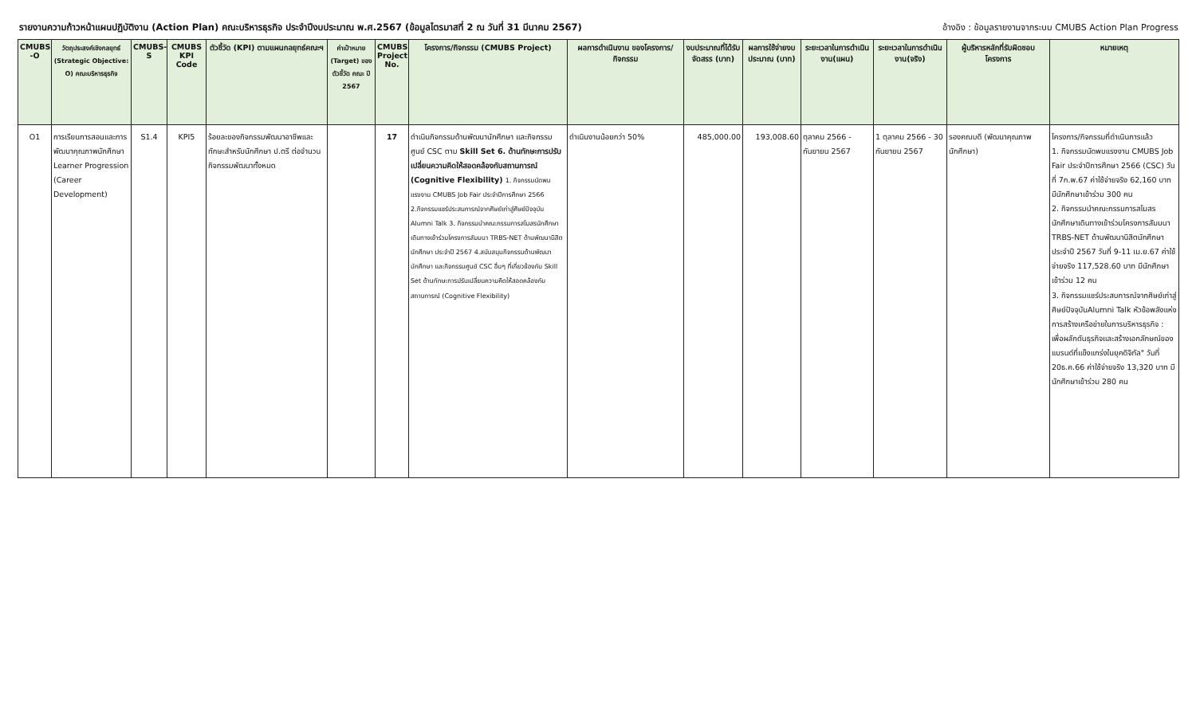รายงานความก้าวหน้าแผนปฏิบัติงาน (Action Plan) คณะบริหารธุรกิจ ประจำปีงบประมาณ พ.ศ.2567 (ข้อมูลไตรมาสที่ 2 ณ วันที่ 31 มีนาคม 2567) อ้างอิง : ข้อมูลรายงานจากระบบ CMUBS Action Plan Progress
| CMUBS -O | วัตถุประสงค์เชิงกลยุทธ์ (Strategic Objective: O) คณะบริหารธุรกิจ | CMUBS-S | CMUBS KPI Code | ตัวชี้วัด (KPI) ตามแผนกลยุทธ์คณะฯ | ค่าเป้าหมาย (Target) ของตัวชี้วัด คณะ ปี 2567 | CMUBS Project No. | โครงการ/กิจกรรม (CMUBS Project) | ผลการดำเนินงาน ของโครงการ/กิจกรรม | งบประมาณที่ได้รับจัดสรร (บาท) | ผลการใช้จ่ายงบประมาณ (บาท) | ระยะเวลาในการดำเนินงาน(แผน) | ระยะเวลาในการดำเนินงาน(จริง) | ผู้บริหารหลักที่รับผิดชอบโครงการ | หมายเหตุ |
| --- | --- | --- | --- | --- | --- | --- | --- | --- | --- | --- | --- | --- | --- | --- |
| O1 | การเรียนการสอนและการพัฒนาคุณภาพนักศึกษา Learner Progression (Career Development) | S1.4 | KPI5 | ร้อยละของกิจกรรมพัฒนาอาชีพและทักษะสำหรับนักศึกษา ป.ตรี ต่อจำนวนกิจกรรมพัฒนาทั้งหมด | | 17 | ดำเนินกิจกรรมด้านพัฒนานักศึกษา และกิจกรรมศูนย์ CSC ตาม Skill Set 6. ด้านทักษะการปรับเปลี่ยนความคิดให้สอดคล้องกับสถานการณ์ (Cognitive Flexibility) 1. กิจกรรมนัดพบแรงงาน CMUBS Job Fair ประจำปีการศึกษา 2566 2.กิจกรรมแชร์ประสบการณ์จากศิษย์เก่าสู่ศิษย์ปัจจุบัน Alumni Talk 3. กิจกรรมนำคณะกรรมการสโมสรนักศึกษาเดินทางเข้าร่วมโครงการสัมมนา TRBS-NET ด้านพัฒนานิสิต นักศึกษา ประจำปี 2567 4.สนับสนุนกิจกรรมด้านพัฒนานักศึกษา และกิจกรรมศูนย์ CSC อื่นๆ ที่เกี่ยวข้องกับ Skill Set ด้านทักษะการปรับเปลี่ยนความคิดให้สอดคล้องกับสถานการณ์ (Cognitive Flexibility) | ดำเนินงานน้อยกว่า 50% | 485,000.00 | 193,008.60 | ตุลาคม 2566 - กันยายน 2567 | 1 ตุลาคม 2566 - 30 กันยายน 2567 | รองคณบดี (พัฒนาคุณภาพนักศึกษา) | โครงการ/กิจกรรมที่ดำเนินการแล้ว 1. กิจกรรมนัดพบแรงงาน CMUBS Job Fair ประจำปีการศึกษา 2566 (CSC) วันที่ 7ก.พ.67 ค่าใช้จ่ายจริง 62,160 บาท มีนักศึกษาเข้าร่วม 300 คน 2. กิจกรรมนำคณะกรรมการสโมสรนักศึกษาเดินทางเข้าร่วมโครงการสัมมนา TRBS-NET ด้านพัฒนานิสิตนักศึกษา ประจำปี 2567 วันที่ 9-11 เม.ย.67 ค่าใช้จ่ายจริง 117,528.60 บาท มีนักศึกษาเข้าร่วม 12 คน 3. กิจกรรมแชร์ประสบการณ์จากศิษย์เก่าสู่ศิษย์ปัจจุบันAlumni Talk หัวข้อพลังแห่งการสร้างเครือข่ายในการบริหารธุรกิจ : เพื่อผลักดันธุรกิจและสร้างเอกลักษณ์ของแบรนด์ที่แข็งแกร่งในยุคดิจิทัล" วันที่ 20ธ.ค.66 ค่าใช้จ่ายจริง 13,320 บาท มีนักศึกษาเข้าร่วม 280 คน |